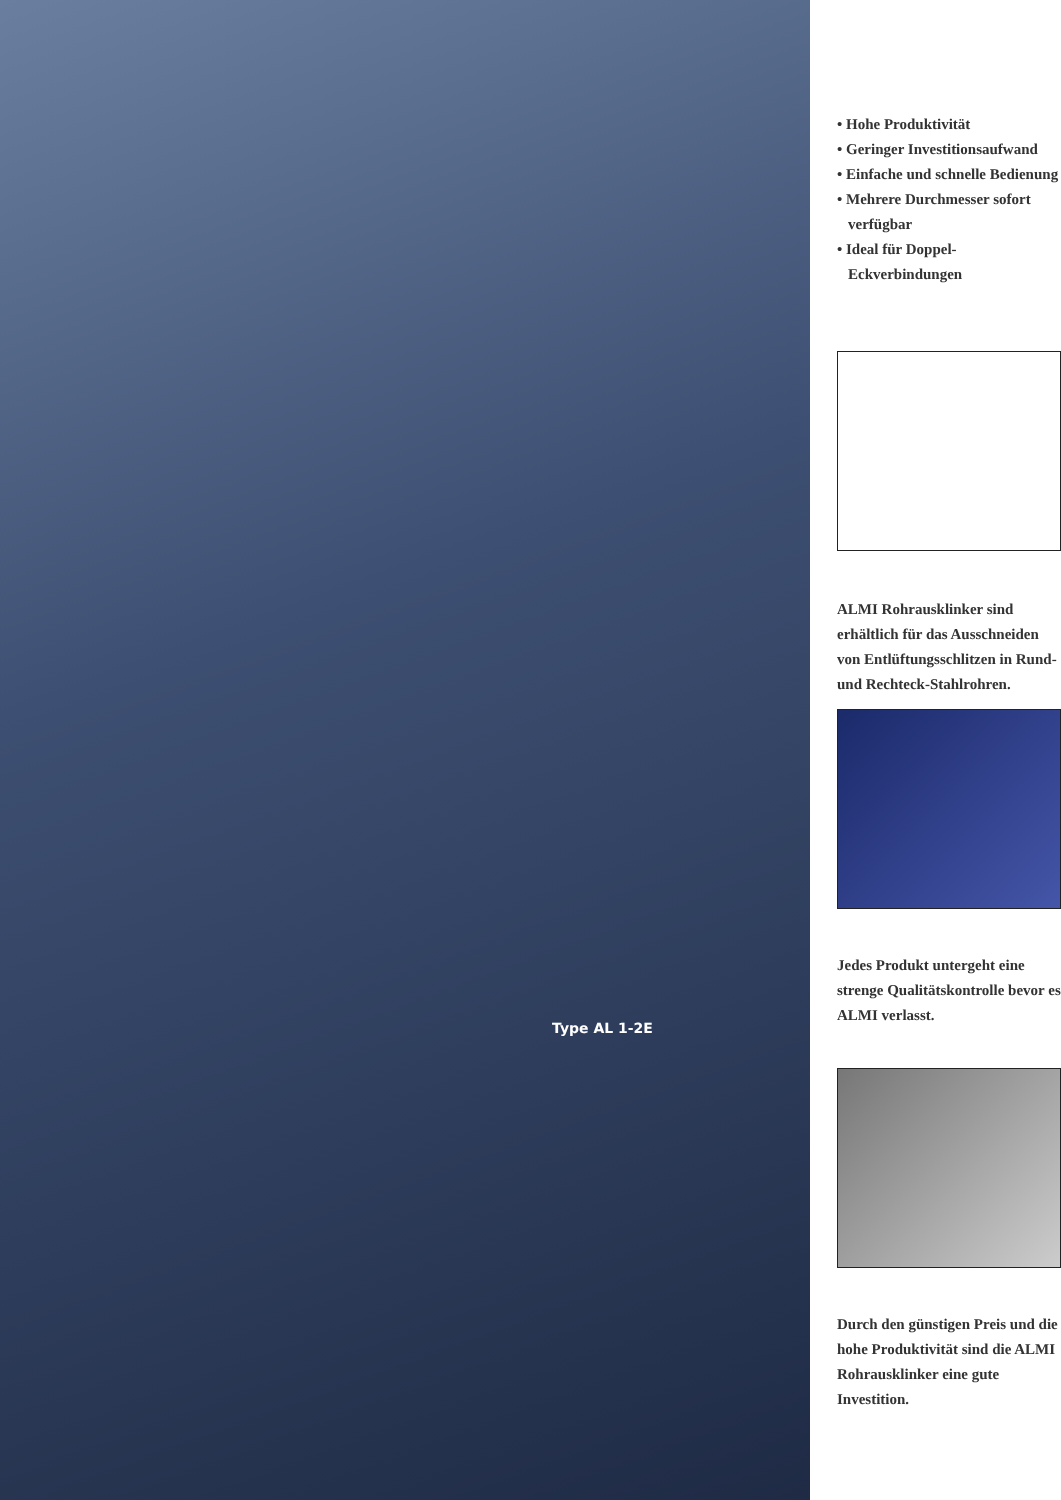Type AL 1-2E
• Hohe Produktivität
• Geringer Investitionsaufwand
• Einfache und schnelle Bedienung
• Mehrere Durchmesser sofort verfügbar
• Ideal für Doppel-Eckverbindungen
ALMI Rohrausklinker sind erhältlich für das Ausschneiden von Entlüftungsschlitzen in Rund- und Rechteck-Stahlrohren.
Jedes Produkt untergeht eine strenge Qualitätskontrolle bevor es ALMI verlasst.
Durch den günstigen Preis und die hohe Produktivität sind die ALMI Rohrausklinker eine gute Investition.